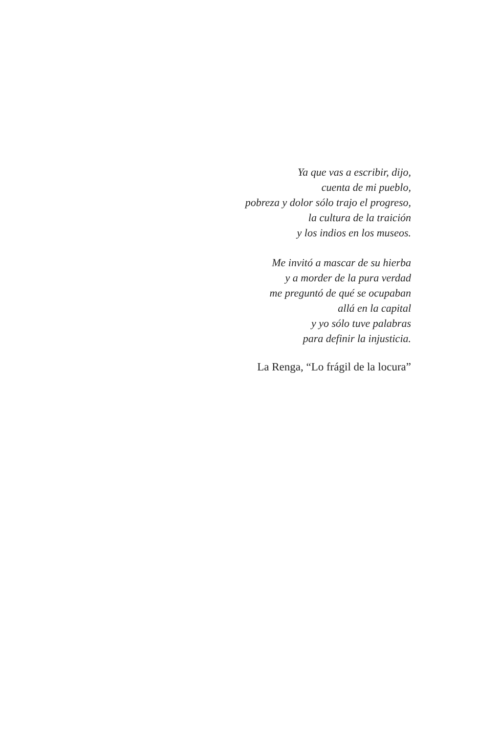Ya que vas a escribir, dijo,
cuenta de mi pueblo,
pobreza y dolor sólo trajo el progreso,
la cultura de la traición
y los indios en los museos.
Me invitó a mascar de su hierba
y a morder de la pura verdad
me preguntó de qué se ocupaban
allá en la capital
y yo sólo tuve palabras
para definir la injusticia.
La Renga, “Lo frágil de la locura”